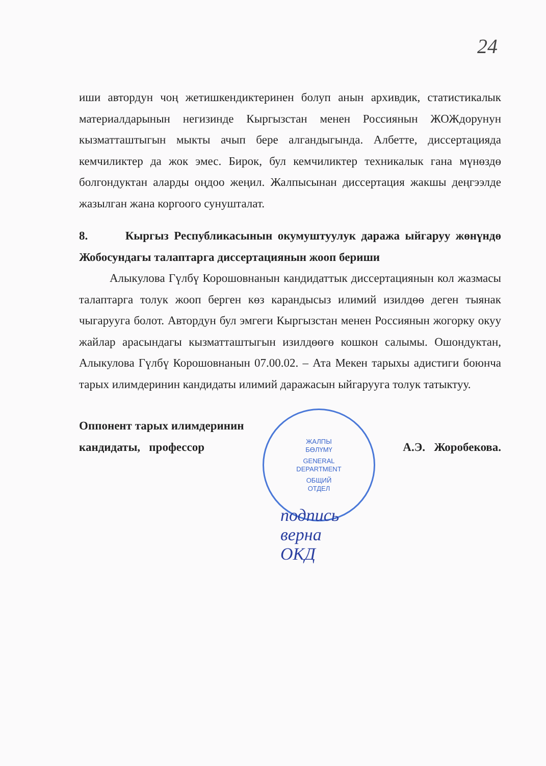24
иши автордун чоң жетишкендиктеринен болуп анын архивдик, статистикалык материалдарынын негизинде Кыргызстан менен Россиянын ЖОЖдорунун кызматташтыгын мыкты ачып бере алгандыгында. Албетте, диссертацияда кемчиликтер да жок эмес. Бирок, бул кемчиликтер техникалык гана мүнөздө болгондуктан аларды оңдоо жеңил. Жалпысынан диссертация жакшы деңгээлде жазылган жана коргоого сунушталат.
8. Кыргыз Республикасынын окумуштуулук даража ыйгаруу жөнүндө Жобосундагы талаптарга диссертациянын жооп бериши
Алыкулова Гүлбү Корошовнанын кандидаттык диссертациянын кол жазмасы талаптарга толук жооп берген көз карандысыз илимий изилдөө деген тыянак чыгарууга болот. Автордун бул эмгеги Кыргызстан менен Россиянын жогорку окуу жайлар арасындагы кызматташтыгын изилдөөгө кошкон салымы. Ошондуктан, Алыкулова Гүлбү Корошовнанын 07.00.02. – Ата Мекен тарыхы адистиги боюнча тарых илимдеринин кандидаты илимий даражасын ыйгарууга толук татыктуу.
Оппонент тарых илимдеринин
кандидаты, профессор
А.Э. Жоробекова.
ЖАЛПЫ
БӨЛҮМҮ
GENERAL
DEPARTMENT
ОБЩИЙ
ОТДЕЛ
подпись
верна
ОКД